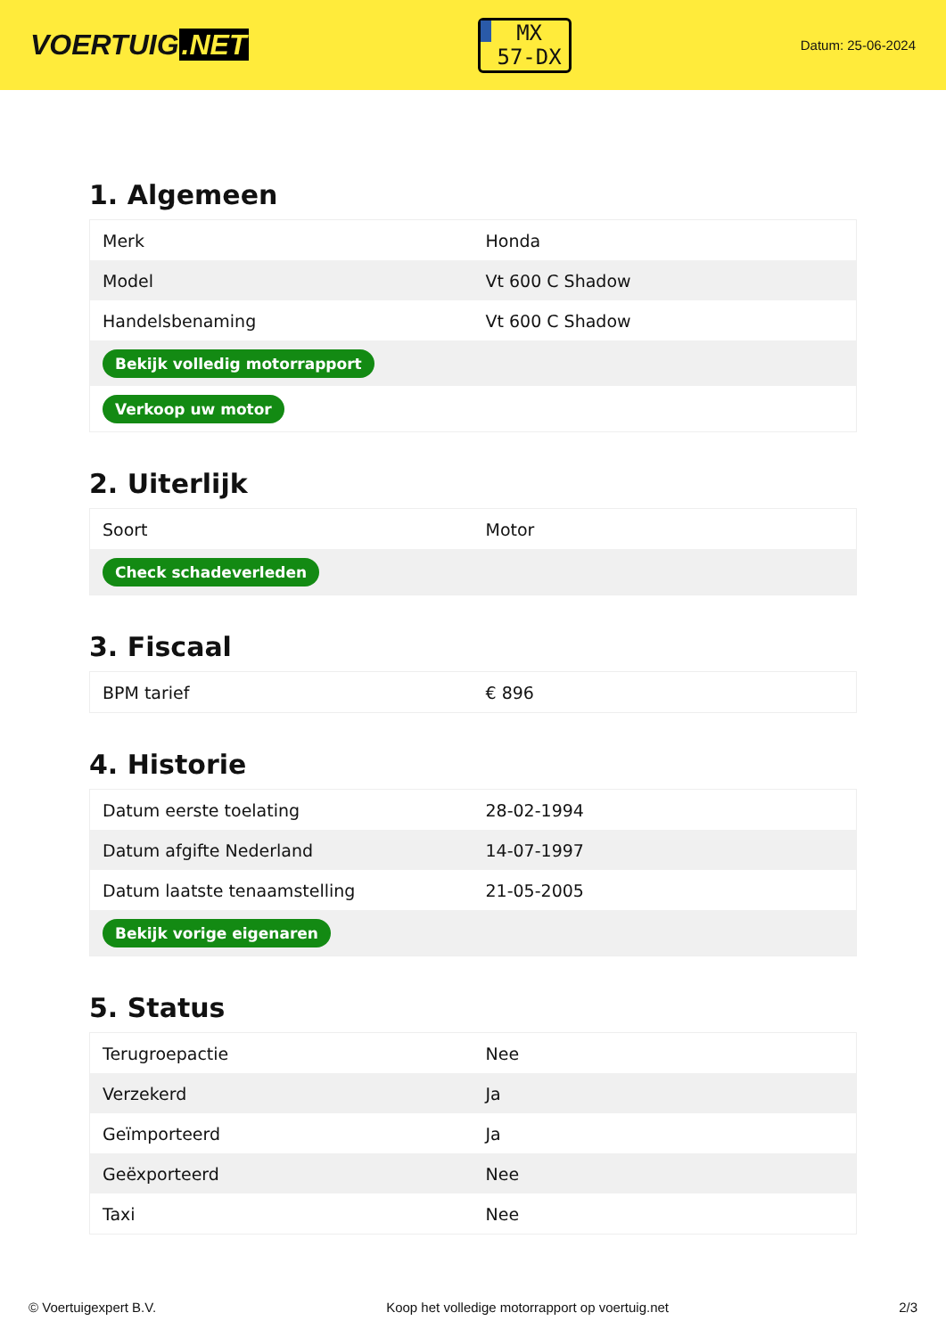VOERTUIG.NET
MX
57-DX
Datum: 25-06-2024
1. Algemeen
| Merk | Honda |
| Model | Vt 600 C Shadow |
| Handelsbenaming | Vt 600 C Shadow |
| Bekijk volledig motorrapport | |
| Verkoop uw motor | |
2. Uiterlijk
| Soort | Motor |
| Check schadeverleden | |
3. Fiscaal
| BPM tarief | € 896 |
4. Historie
| Datum eerste toelating | 28-02-1994 |
| Datum afgifte Nederland | 14-07-1997 |
| Datum laatste tenaamstelling | 21-05-2005 |
| Bekijk vorige eigenaren | |
5. Status
| Terugroepactie | Nee |
| Verzekerd | Ja |
| Geïmporteerd | Ja |
| Geëxporteerd | Nee |
| Taxi | Nee |
© Voertuigexpert B.V. Koop het volledige motorrapport op voertuig.net 2/3